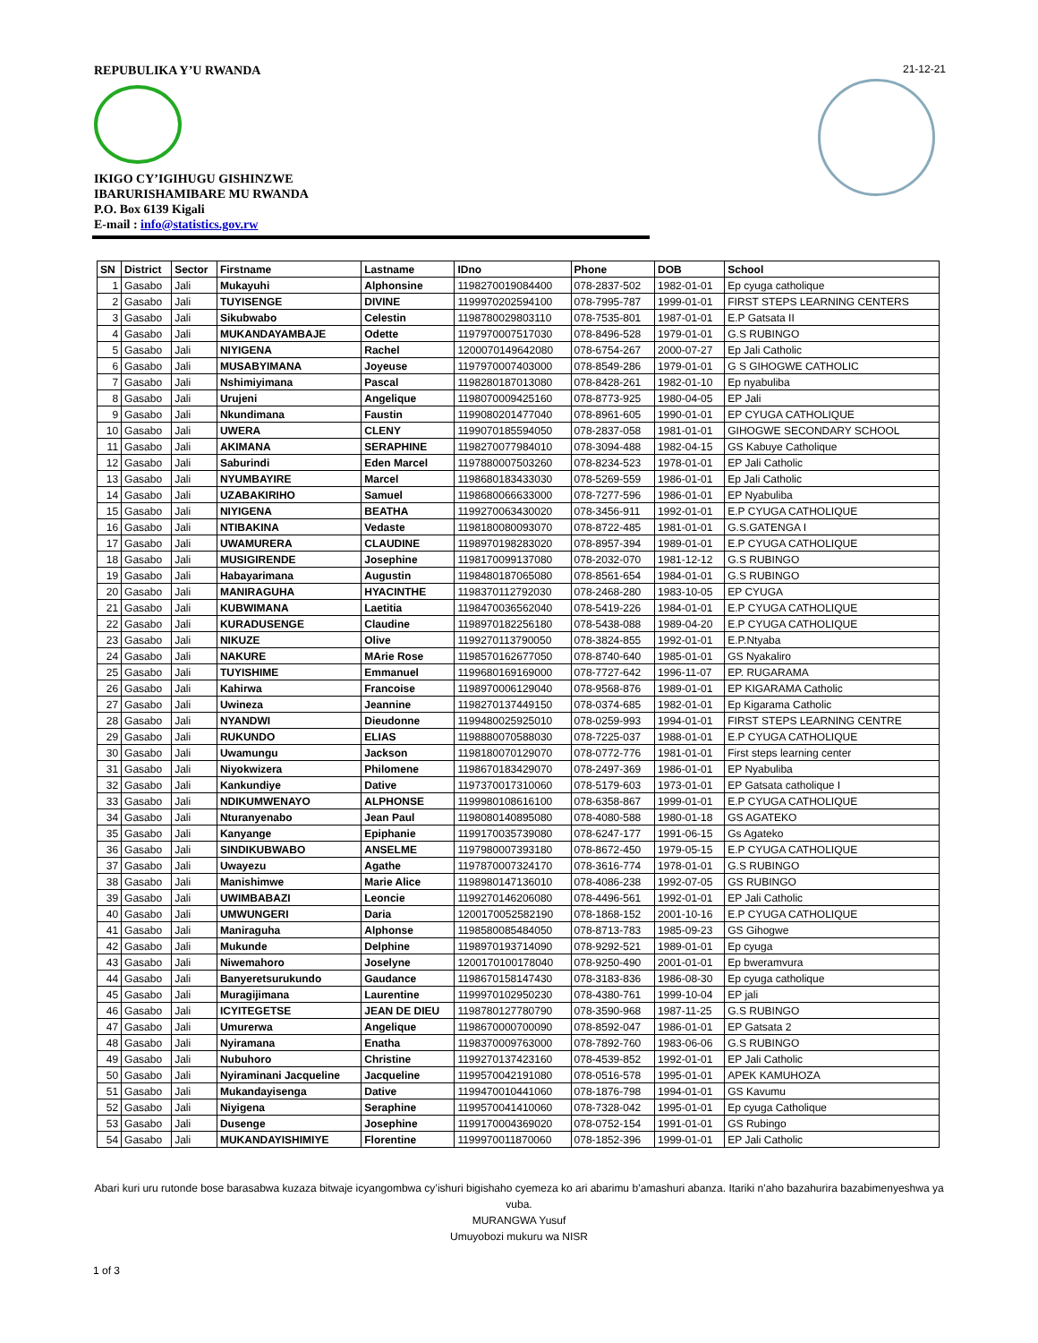REPUBULIKA Y’U RWANDA
IKIGO CY’IGIHUGU GISHINZWE
IBARURISHAMIBARE MU RWANDA
P.O. Box 6139 Kigali
E-mail : info@statistics.gov.rw
21-12-21
| SN | District | Sector | Firstname | Lastname | IDno | Phone | DOB | School |
| --- | --- | --- | --- | --- | --- | --- | --- | --- |
| 1 | Gasabo | Jali | Mukayuhi | Alphonsine | 1198270019084400 | 078-2837-502 | 1982-01-01 | Ep cyuga catholique |
| 2 | Gasabo | Jali | TUYISENGE | DIVINE | 1199970202594100 | 078-7995-787 | 1999-01-01 | FIRST STEPS LEARNING CENTERS |
| 3 | Gasabo | Jali | Sikubwabo | Celestin | 1198780029803110 | 078-7535-801 | 1987-01-01 | E.P Gatsata II |
| 4 | Gasabo | Jali | MUKANDAYAMBAJE | Odette | 1197970007517030 | 078-8496-528 | 1979-01-01 | G.S RUBINGO |
| 5 | Gasabo | Jali | NIYIGENA | Rachel | 1200070149642080 | 078-6754-267 | 2000-07-27 | Ep Jali Catholic |
| 6 | Gasabo | Jali | MUSABYIMANA | Joyeuse | 1197970007403000 | 078-8549-286 | 1979-01-01 | G S GIHOGWE CATHOLIC |
| 7 | Gasabo | Jali | Nshimiyimana | Pascal | 1198280187013080 | 078-8428-261 | 1982-01-10 | Ep nyabuliba |
| 8 | Gasabo | Jali | Urujeni | Angelique | 1198070009425160 | 078-8773-925 | 1980-04-05 | EP Jali |
| 9 | Gasabo | Jali | Nkundimana | Faustin | 1199080201477040 | 078-8961-605 | 1990-01-01 | EP CYUGA CATHOLIQUE |
| 10 | Gasabo | Jali | UWERA | CLENY | 1199070185594050 | 078-2837-058 | 1981-01-01 | GIHOGWE SECONDARY SCHOOL |
| 11 | Gasabo | Jali | AKIMANA | SERAPHINE | 1198270077984010 | 078-3094-488 | 1982-04-15 | GS Kabuye Catholique |
| 12 | Gasabo | Jali | Saburindi | Eden Marcel | 1197880007503260 | 078-8234-523 | 1978-01-01 | EP Jali Catholic |
| 13 | Gasabo | Jali | NYUMBAYIRE | Marcel | 1198680183433030 | 078-5269-559 | 1986-01-01 | Ep Jali Catholic |
| 14 | Gasabo | Jali | UZABAKIRIHO | Samuel | 1198680066633000 | 078-7277-596 | 1986-01-01 | EP Nyabuliba |
| 15 | Gasabo | Jali | NIYIGENA | BEATHA | 1199270063430020 | 078-3456-911 | 1992-01-01 | E.P CYUGA CATHOLIQUE |
| 16 | Gasabo | Jali | NTIBAKINA | Vedaste | 1198180080093070 | 078-8722-485 | 1981-01-01 | G.S.GATENGA I |
| 17 | Gasabo | Jali | UWAMURERA | CLAUDINE | 1198970198283020 | 078-8957-394 | 1989-01-01 | E.P CYUGA CATHOLIQUE |
| 18 | Gasabo | Jali | MUSIGIRENDE | Josephine | 1198170099137080 | 078-2032-070 | 1981-12-12 | G.S RUBINGO |
| 19 | Gasabo | Jali | Habayarimana | Augustin | 1198480187065080 | 078-8561-654 | 1984-01-01 | G.S RUBINGO |
| 20 | Gasabo | Jali | MANIRAGUHA | HYACINTHE | 1198370112792030 | 078-2468-280 | 1983-10-05 | EP CYUGA |
| 21 | Gasabo | Jali | KUBWIMANA | Laetitia | 1198470036562040 | 078-5419-226 | 1984-01-01 | E.P CYUGA CATHOLIQUE |
| 22 | Gasabo | Jali | KURADUSENGE | Claudine | 1198970182256180 | 078-5438-088 | 1989-04-20 | E.P CYUGA CATHOLIQUE |
| 23 | Gasabo | Jali | NIKUZE | Olive | 1199270113790050 | 078-3824-855 | 1992-01-01 | E.P.Ntyaba |
| 24 | Gasabo | Jali | NAKURE | MArie Rose | 1198570162677050 | 078-8740-640 | 1985-01-01 | GS Nyakaliro |
| 25 | Gasabo | Jali | TUYISHIME | Emmanuel | 1199680169169000 | 078-7727-642 | 1996-11-07 | EP. RUGARAMA |
| 26 | Gasabo | Jali | Kahirwa | Francoise | 1198970006129040 | 078-9568-876 | 1989-01-01 | EP KIGARAMA Catholic |
| 27 | Gasabo | Jali | Uwineza | Jeannine | 1198270137449150 | 078-0374-685 | 1982-01-01 | Ep Kigarama Catholic |
| 28 | Gasabo | Jali | NYANDWI | Dieudonne | 1199480025925010 | 078-0259-993 | 1994-01-01 | FIRST STEPS LEARNING CENTRE |
| 29 | Gasabo | Jali | RUKUNDO | ELIAS | 1198880070588030 | 078-7225-037 | 1988-01-01 | E.P CYUGA CATHOLIQUE |
| 30 | Gasabo | Jali | Uwamungu | Jackson | 1198180070129070 | 078-0772-776 | 1981-01-01 | First steps learning center |
| 31 | Gasabo | Jali | Niyokwizera | Philomene | 1198670183429070 | 078-2497-369 | 1986-01-01 | EP Nyabuliba |
| 32 | Gasabo | Jali | Kankundiye | Dative | 1197370017310060 | 078-5179-603 | 1973-01-01 | EP Gatsata catholique I |
| 33 | Gasabo | Jali | NDIKUMWENAYO | ALPHONSE | 1199980108616100 | 078-6358-867 | 1999-01-01 | E.P CYUGA CATHOLIQUE |
| 34 | Gasabo | Jali | Nturanyenabo | Jean Paul | 1198080140895080 | 078-4080-588 | 1980-01-18 | GS AGATEKO |
| 35 | Gasabo | Jali | Kanyange | Epiphanie | 1199170035739080 | 078-6247-177 | 1991-06-15 | Gs Agateko |
| 36 | Gasabo | Jali | SINDIKUBWABO | ANSELME | 1197980007393180 | 078-8672-450 | 1979-05-15 | E.P CYUGA CATHOLIQUE |
| 37 | Gasabo | Jali | Uwayezu | Agathe | 1197870007324170 | 078-3616-774 | 1978-01-01 | G.S RUBINGO |
| 38 | Gasabo | Jali | Manishimwe | Marie Alice | 1198980147136010 | 078-4086-238 | 1992-07-05 | GS RUBINGO |
| 39 | Gasabo | Jali | UWIMBABAZI | Leoncie | 1199270146206080 | 078-4496-561 | 1992-01-01 | EP Jali Catholic |
| 40 | Gasabo | Jali | UMWUNGERI | Daria | 1200170052582190 | 078-1868-152 | 2001-10-16 | E.P CYUGA CATHOLIQUE |
| 41 | Gasabo | Jali | Maniraguha | Alphonse | 1198580085484050 | 078-8713-783 | 1985-09-23 | GS Gihogwe |
| 42 | Gasabo | Jali | Mukunde | Delphine | 1198970193714090 | 078-9292-521 | 1989-01-01 | Ep cyuga |
| 43 | Gasabo | Jali | Niwemahoro | Joselyne | 1200170100178040 | 078-9250-490 | 2001-01-01 | Ep bweramvura |
| 44 | Gasabo | Jali | Banyeretsurukundo | Gaudance | 1198670158147430 | 078-3183-836 | 1986-08-30 | Ep cyuga catholique |
| 45 | Gasabo | Jali | Muragijimana | Laurentine | 1199970102950230 | 078-4380-761 | 1999-10-04 | EP jali |
| 46 | Gasabo | Jali | ICYITEGETSE | JEAN DE DIEU | 1198780127780790 | 078-3590-968 | 1987-11-25 | G.S RUBINGO |
| 47 | Gasabo | Jali | Umurerwa | Angelique | 1198670000700090 | 078-8592-047 | 1986-01-01 | EP Gatsata 2 |
| 48 | Gasabo | Jali | Nyiramana | Enatha | 1198370009763000 | 078-7892-760 | 1983-06-06 | G.S RUBINGO |
| 49 | Gasabo | Jali | Nubuhoro | Christine | 1199270137423160 | 078-4539-852 | 1992-01-01 | EP Jali Catholic |
| 50 | Gasabo | Jali | Nyiraminani Jacqueline | Jacqueline | 1199570042191080 | 078-0516-578 | 1995-01-01 | APEK KAMUHOZA |
| 51 | Gasabo | Jali | Mukandayisenga | Dative | 1199470010441060 | 078-1876-798 | 1994-01-01 | GS Kavumu |
| 52 | Gasabo | Jali | Niyigena | Seraphine | 1199570041410060 | 078-7328-042 | 1995-01-01 | Ep cyuga Catholique |
| 53 | Gasabo | Jali | Dusenge | Josephine | 1199170004369020 | 078-0752-154 | 1991-01-01 | GS Rubingo |
| 54 | Gasabo | Jali | MUKANDAYISHIMIYE | Florentine | 1199970011870060 | 078-1852-396 | 1999-01-01 | EP Jali Catholic |
Abari kuri uru rutonde bose barasabwa kuzaza bitwaje icyangombwa cy’ishuri bigishaho cyemeza ko ari abarimu b’amashuri abanza. Itariki n’aho bazahurira bazabimenyeshwa ya vuba.
MURANGWA Yusuf
Umuyobozi mukuru wa NISR
1 of 3